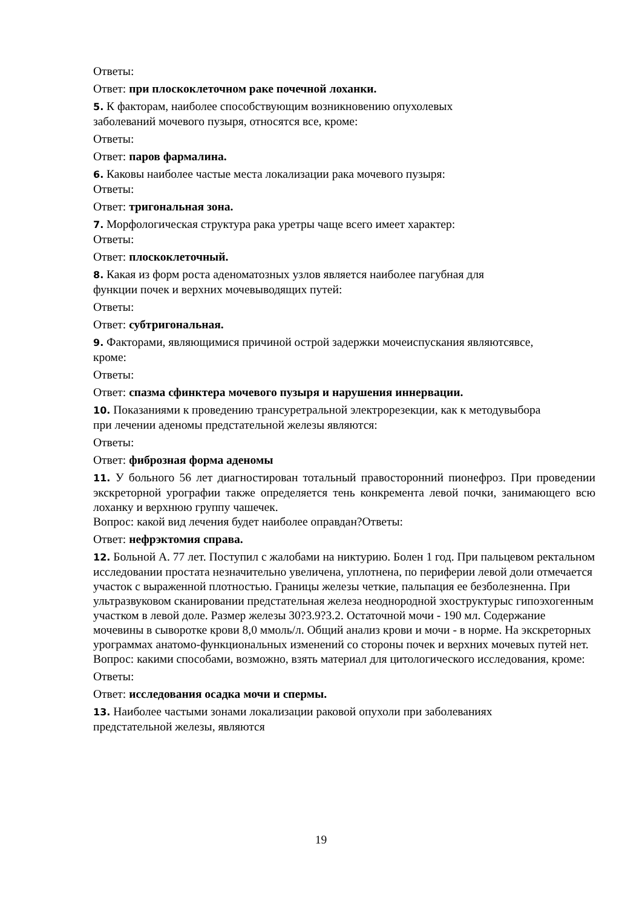Ответы:
Ответ: при плоскоклеточном раке почечной лоханки.
5. К факторам, наиболее способствующим возникновению опухолевых
заболеваний мочевого пузыря, относятся все, кроме:
Ответы:
Ответ: паров фармалина.
6. Каковы наиболее частые места локализации рака мочевого пузыря:
Ответы:
Ответ: тригональная зона.
7. Морфологическая структура рака уретры чаще всего имеет характер:
Ответы:
Ответ: плоскоклеточный.
8. Какая из форм роста аденоматозных узлов является наиболее пагубная для
функции почек и верхних мочевыводящих путей:
Ответы:
Ответ: субтригональная.
9. Факторами, являющимися причиной острой задержки мочеиспускания являютсявсе,
кроме:
Ответы:
Ответ: спазма сфинктера мочевого пузыря и нарушения иннервации.
10. Показаниями к проведению трансуретральной электрорезекции, как к методувыбора
при лечении аденомы предстательной железы являются:
Ответы:
Ответ: фиброзная форма аденомы
11. У больного 56 лет диагностирован тотальный правосторонний пионефроз. При проведении экскреторной урографии также определяется тень конкремента левой почки, занимающего всю лоханку и верхнюю группу чашечек.
Вопрос: какой вид лечения будет наиболее оправдан?Ответы:
Ответ: нефрэктомия справа.
12. Больной А. 77 лет. Поступил с жалобами на никтурию. Болен 1 год. При пальцевом ректальном исследовании простата незначительно увеличена, уплотнена, по периферии левой доли отмечается участок с выраженной плотностью. Границы железы четкие, пальпация ее безболезненна. При ультразвуковом сканировании предстательная железа неоднородной эхоструктурыс гипоэхогенным участком в левой доле. Размер железы 30?3.9?3.2. Остаточной мочи - 190 мл. Содержание мочевины в сыворотке крови 8,0 ммоль/л. Общий анализ крови и мочи - в норме. На экскреторных урограммах анатомо-функциональных изменений со стороны почек и верхних мочевых путей нет. Вопрос: какими способами, возможно, взять материал для цитологического исследования, кроме:
Ответы:
Ответ: исследования осадка мочи и спермы.
13. Наиболее частыми зонами локализации раковой опухоли при заболеваниях
предстательной железы, являются
19